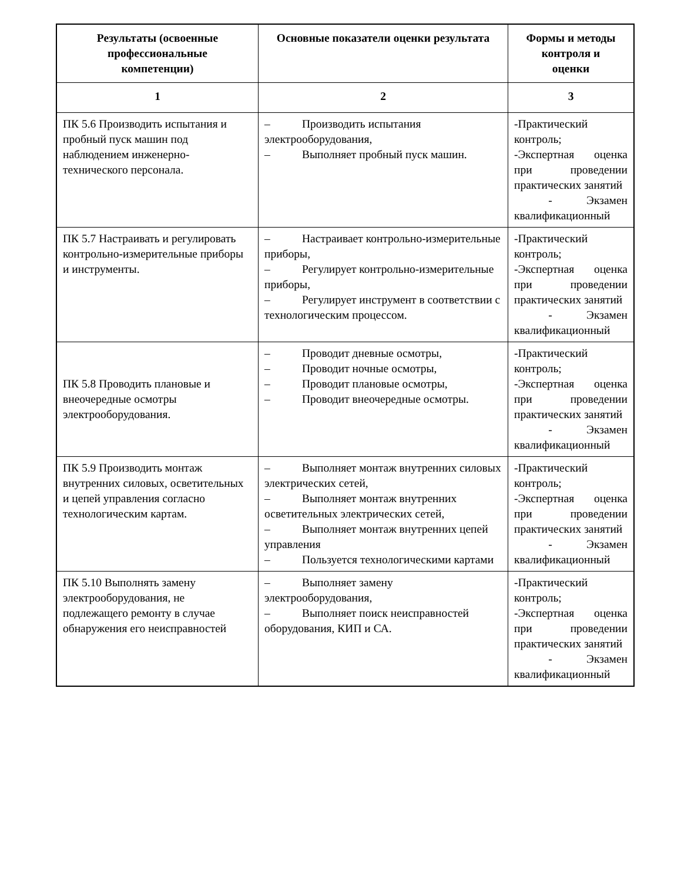| Результаты (освоенные профессиональные компетенции) | Основные показатели оценки результата | Формы и методы контроля и оценки |
| --- | --- | --- |
| 1 | 2 | 3 |
| ПК 5.6 Производить испытания и пробный пуск машин под наблюдением инженерно-технического персонала. | – Производить испытания электрооборудования, – Выполняет пробный пуск машин. | -Практический контроль; -Экспертная оценка при проведении практических занятий - Экзамен квалификационный |
| ПК 5.7 Настраивать и регулировать контрольно-измерительные приборы и инструменты. | – Настраивает контрольно-измерительные приборы, – Регулирует контрольно-измерительные приборы, – Регулирует инструмент в соответствии с технологическим процессом. | -Практический контроль; -Экспертная оценка при проведении практических занятий - Экзамен квалификационный |
| ПК 5.8 Проводить плановые и внеочередные осмотры электрооборудования. | – Проводит дневные осмотры, – Проводит ночные осмотры, – Проводит плановые осмотры, – Проводит внеочередные осмотры. | -Практический контроль; -Экспертная оценка при проведении практических занятий - Экзамен квалификационный |
| ПК 5.9 Производить монтаж внутренних силовых, осветительных и цепей управления согласно технологическим картам. | – Выполняет монтаж внутренних силовых электрических сетей, – Выполняет монтаж внутренних осветительных электрических сетей, – Выполняет монтаж внутренних цепей управления – Пользуется технологическими картами | -Практический контроль; -Экспертная оценка при проведении практических занятий - Экзамен квалификационный |
| ПК 5.10 Выполнять замену электрооборудования, не подлежащего ремонту в случае обнаружения его неисправностей | – Выполняет замену электрооборудования, – Выполняет поиск неисправностей оборудования, КИП и СА. | -Практический контроль; -Экспертная оценка при проведении практических занятий - Экзамен квалификационный |